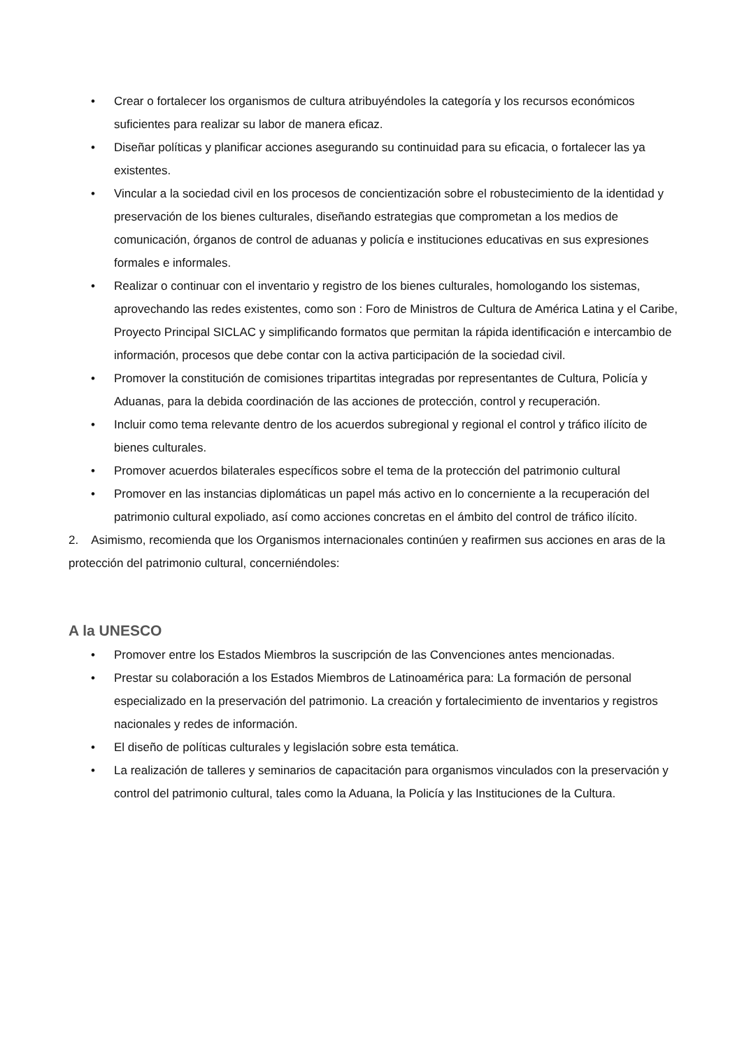• Crear o fortalecer los organismos de cultura atribuyéndoles la categoría y los recursos económicos suficientes para realizar su labor de manera eficaz.
• Diseñar políticas y planificar acciones asegurando su continuidad para su eficacia, o fortalecer las ya existentes.
• Vincular a la sociedad civil en los procesos de concientización sobre el robustecimiento de la identidad y preservación de los bienes culturales, diseñando estrategias que comprometan a los medios de comunicación, órganos de control de aduanas y policía e instituciones educativas en sus expresiones formales e informales.
• Realizar o continuar con el inventario y registro de los bienes culturales, homologando los sistemas, aprovechando las redes existentes, como son : Foro de Ministros de Cultura de América Latina y el Caribe, Proyecto Principal SICLAC y simplificando formatos que permitan la rápida identificación e intercambio de información, procesos que debe contar con la activa participación de la sociedad civil.
• Promover la constitución de comisiones tripartitas integradas por representantes de Cultura, Policía y Aduanas, para la debida coordinación de las acciones de protección, control y recuperación.
• Incluir como tema relevante dentro de los acuerdos subregional y regional el control y tráfico ilícito de bienes culturales.
• Promover acuerdos bilaterales específicos sobre el tema de la protección del patrimonio cultural
• Promover en las instancias diplomáticas un papel más activo en lo concerniente a la recuperación del patrimonio cultural expoliado, así como acciones concretas en el ámbito del control de tráfico ilícito.
2. Asimismo, recomienda que los Organismos internacionales continúen y reafirmen sus acciones en aras de la protección del patrimonio cultural, concerniéndoles:
A la UNESCO
• Promover entre los Estados Miembros la suscripción de las Convenciones antes mencionadas.
• Prestar su colaboración a los Estados Miembros de Latinoamérica para: La formación de personal especializado en la preservación del patrimonio. La creación y fortalecimiento de inventarios y registros nacionales y redes de información.
• El diseño de políticas culturales y legislación sobre esta temática.
• La realización de talleres y seminarios de capacitación para organismos vinculados con la preservación y control del patrimonio cultural, tales como la Aduana, la Policía y las Instituciones de la Cultura.